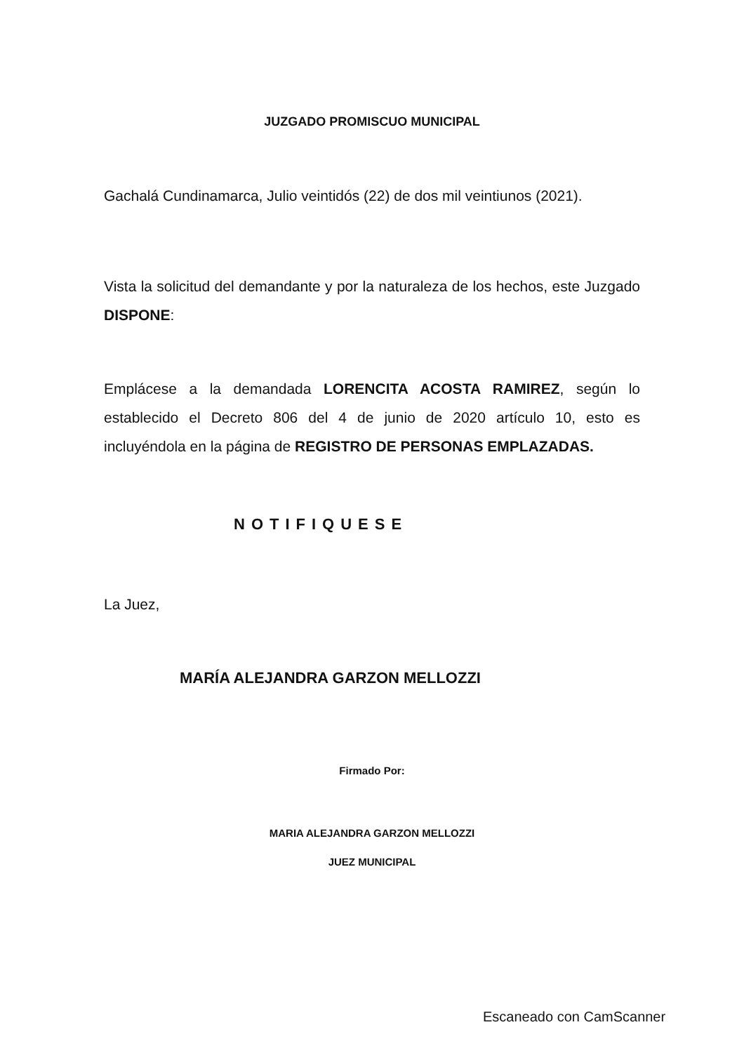JUZGADO PROMISCUO MUNICIPAL
Gachalá Cundinamarca, Julio veintidós (22) de dos mil veintiunos (2021).
Vista la solicitud del demandante y por la naturaleza de los hechos, este Juzgado DISPONE:
Emplácese a la demandada LORENCITA ACOSTA RAMIREZ, según lo establecido el Decreto 806 del 4 de junio de 2020 artículo 10, esto es incluyéndola en la página de REGISTRO DE PERSONAS EMPLAZADAS.
NOTIFIQUESE
La Juez,
MARÍA ALEJANDRA GARZON MELLOZZI
Firmado Por:
MARIA ALEJANDRA GARZON MELLOZZI
JUEZ MUNICIPAL
Escaneado con CamScanner